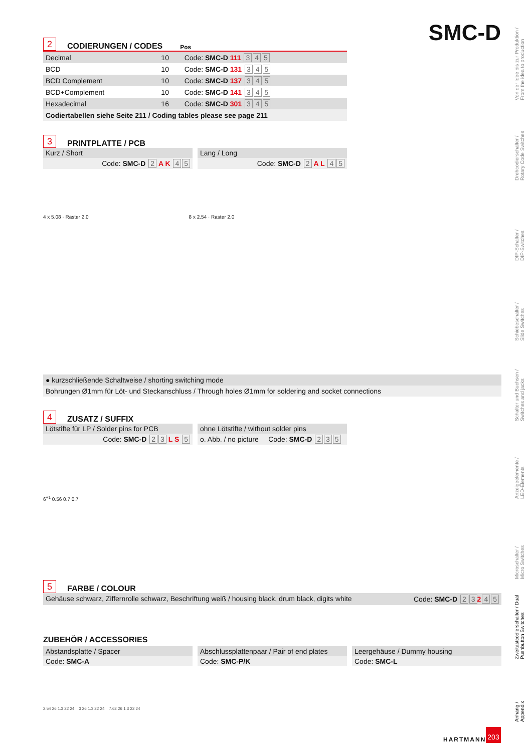SMC-D
2 CODIERUNGEN / CODES Pos
| Decimal | 10 | Code: SMC-D 111 3 4 5 |
| BCD | 10 | Code: SMC-D 131 3 4 5 |
| BCD Complement | 10 | Code: SMC-D 137 3 4 5 |
| BCD+Complement | 10 | Code: SMC-D 141 3 4 5 |
| Hexadecimal | 16 | Code: SMC-D 301 3 4 5 |
| Codiertabellen siehe Seite 211 / Coding tables please see page 211 | | |
3 PRINTPLATTE / PCB
Kurz / Short
Code: SMC-D 2 A K 4 5
Lang / Long
Code: SMC-D 2 A L 4 5
4 x 5.08 · Raster 2.0 8 x 2.54 · Raster 2.0
● kurzschließende Schaltweise / shorting switching mode
Bohrungen Ø1mm für Löt- und Steckanschluss / Through holes Ø1mm for soldering and socket connections
4 ZUSATZ / SUFFIX
Lötstifte für LP / Solder pins for PCB
Code: SMC-D 2 3 L S 5
ohne Lötstifte / without solder pins
o. Abb. / no picture Code: SMC-D 2 3 5
6<sup>+1</sup> 0.56 0.7 0.7
5 FARBE / COLOUR
Gehäuse schwarz, Ziffernrolle schwarz, Beschriftung weiß / housing black, drum black, digits white Code: SMC-D 2 3 2 4 5
ZUBEHÖR / ACCESSORIES
Abstandsplatte / Spacer
Code: SMC-A
Abschlussplattenpaar / Pair of end plates
Code: SMC-P/K
Leergehäuse / Dummy housing
Code: SMC-L
2.54 26 1.3 22 24 3 26 1.3 22 24 7.62 26 1.3 22 24
Von der Idee bis zur Produktion / From the idea to production
Drehcodierschalter / Rotary Code Switches
DIP-Schalter / DIP-Switches
Schiebeschalter / Slide Switches
Schalter und Buchsen / Switches and jacks
Anzeigeelemente / LED-Elements
Microschalter / Micro Switches
Zweitastcodierschalter / Dual Pushbutton Switches
Anhang / Appendix
HARTMANN 203